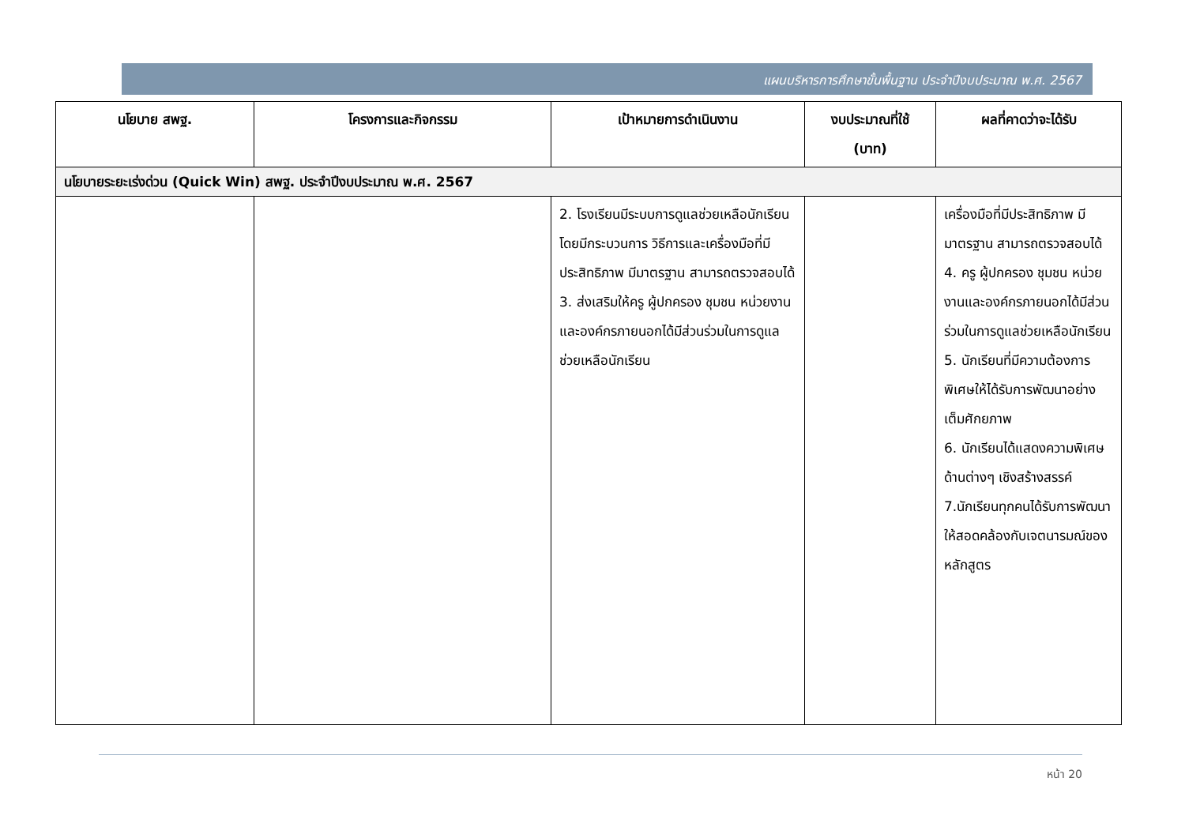แผนบริหารการศึกษาขั้นพื้นฐาน ประจำปีงบประมาณ พ.ศ. 2567
| นโยบาย สพฐ. | โครงการและกิจกรรม | เป้าหมายการดำเนินงาน | งบประมาณที่ใช้ (บาท) | ผลที่คาดว่าจะได้รับ |
| --- | --- | --- | --- | --- |
| นโยบายระยะเร่งด่วน (Quick Win) สพฐ. ประจำปีงบประมาณ พ.ศ. 2567 | | | | |
| | | 2. โรงเรียนมีระบบการดูแลช่วยเหลือนักเรียน โดยมีกระบวนการ วิธีการและเครื่องมือที่มีประสิทธิภาพ มีมาตรฐาน สามารถตรวจสอบได้ 3. ส่งเสริมให้ครู ผู้ปกครอง ชุมชน หน่วยงานและองค์กรภายนอกได้มีส่วนร่วมในการดูแลช่วยเหลือนักเรียน | | เครื่องมือที่มีประสิทธิภาพ มีมาตรฐาน สามารถตรวจสอบได้ 4. ครู ผู้ปกครอง ชุมชน หน่วยงานและองค์กรภายนอกได้มีส่วนร่วมในการดูแลช่วยเหลือนักเรียน 5. นักเรียนที่มีความต้องการพิเศษให้ได้รับการพัฒนาอย่างเต็มศักยภาพ 6. นักเรียนได้แสดงความพิเศษด้านต่างๆ เชิงสร้างสรรค์ 7.นักเรียนทุกคนได้รับการพัฒนาให้สอดคล้องกับเจตนารมณ์ของหลักสูตร |
หน้า 20